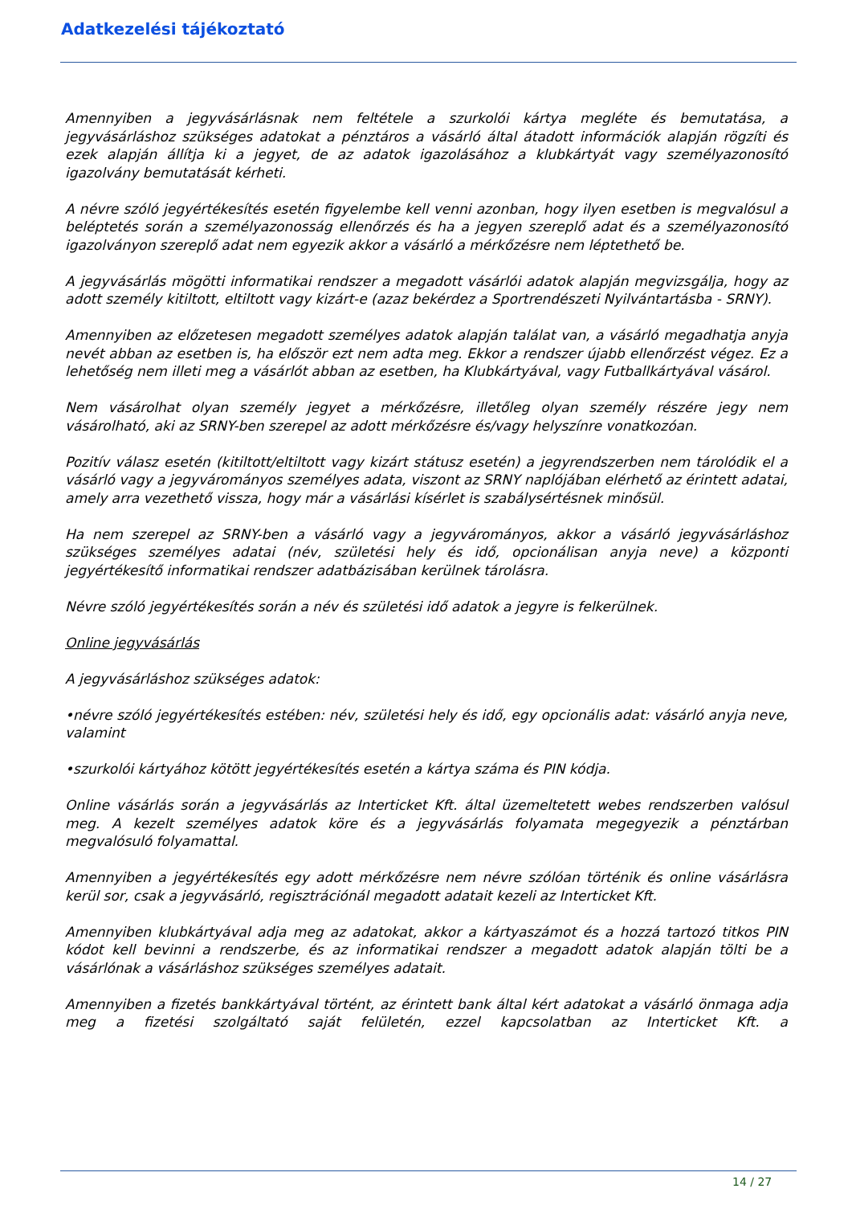Adatkezelési tájékoztató
Amennyiben a jegyvásárlásnak nem feltétele a szurkolói kártya megléte és bemutatása, a jegyvásárláshoz szükséges adatokat a pénztáros a vásárló által átadott információk alapján rögzíti és ezek alapján állítja ki a jegyet, de az adatok igazolásához a klubkártyát vagy személyazonosító igazolvány bemutatását kérheti.
A névre szóló jegyértékesítés esetén figyelembe kell venni azonban, hogy ilyen esetben is megvalósul a beléptetés során a személyazonosság ellenőrzés és ha a jegyen szereplő adat és a személyazonosító igazolványon szereplő adat nem egyezik akkor a vásárló a mérkőzésre nem léptethető be.
A jegyvásárlás mögötti informatikai rendszer a megadott vásárlói adatok alapján megvizsgálja, hogy az adott személy kitiltott, eltiltott vagy kizárt-e (azaz bekérdez a Sportrendészeti Nyilvántartásba - SRNY).
Amennyiben az előzetesen megadott személyes adatok alapján találat van, a vásárló megadhatja anyja nevét abban az esetben is, ha először ezt nem adta meg. Ekkor a rendszer újabb ellenőrzést végez. Ez a lehetőség nem illeti meg a vásárlót abban az esetben, ha Klubkártyával, vagy Futballkártyával vásárol.
Nem vásárolhat olyan személy jegyet a mérkőzésre, illetőleg olyan személy részére jegy nem vásárolható, aki az SRNY-ben szerepel az adott mérkőzésre és/vagy helyszínre vonatkozóan.
Pozitív válasz esetén (kitiltott/eltiltott vagy kizárt státusz esetén) a jegyrendszerben nem tárolódik el a vásárló vagy a jegyvárományos személyes adata, viszont az SRNY naplójában elérhető az érintett adatai, amely arra vezethető vissza, hogy már a vásárlási kísérlet is szabálysértésnek minősül.
Ha nem szerepel az SRNY-ben a vásárló vagy a jegyvárományos, akkor a vásárló jegyvásárláshoz szükséges személyes adatai (név, születési hely és idő, opcionálisan anyja neve) a központi jegyértékesítő informatikai rendszer adatbázisában kerülnek tárolásra.
Névre szóló jegyértékesítés során a név és születési idő adatok a jegyre is felkerülnek.
Online jegyvásárlás
A jegyvásárláshoz szükséges adatok:
•névre szóló jegyértékesítés estében: név, születési hely és idő, egy opcionális adat: vásárló anyja neve, valamint
•szurkolói kártyához kötött jegyértékesítés esetén a kártya száma és PIN kódja.
Online vásárlás során a jegyvásárlás az Interticket Kft. által üzemeltetett webes rendszerben valósul meg. A kezelt személyes adatok köre és a jegyvásárlás folyamata megegyezik a pénztárban megvalósuló folyamattal.
Amennyiben a jegyértékesítés egy adott mérkőzésre nem névre szólóan történik és online vásárlásra kerül sor, csak a jegyvásárló, regisztrációnál megadott adatait kezeli az Interticket Kft.
Amennyiben klubkártyával adja meg az adatokat, akkor a kártyaszámot és a hozzá tartozó titkos PIN kódot kell bevinni a rendszerbe, és az informatikai rendszer a megadott adatok alapján tölti be a vásárlónak a vásárláshoz szükséges személyes adatait.
Amennyiben a fizetés bankkártyával történt, az érintett bank által kért adatokat a vásárló önmaga adja meg a fizetési szolgáltató saját felületén, ezzel kapcsolatban az Interticket Kft. a
14 / 27